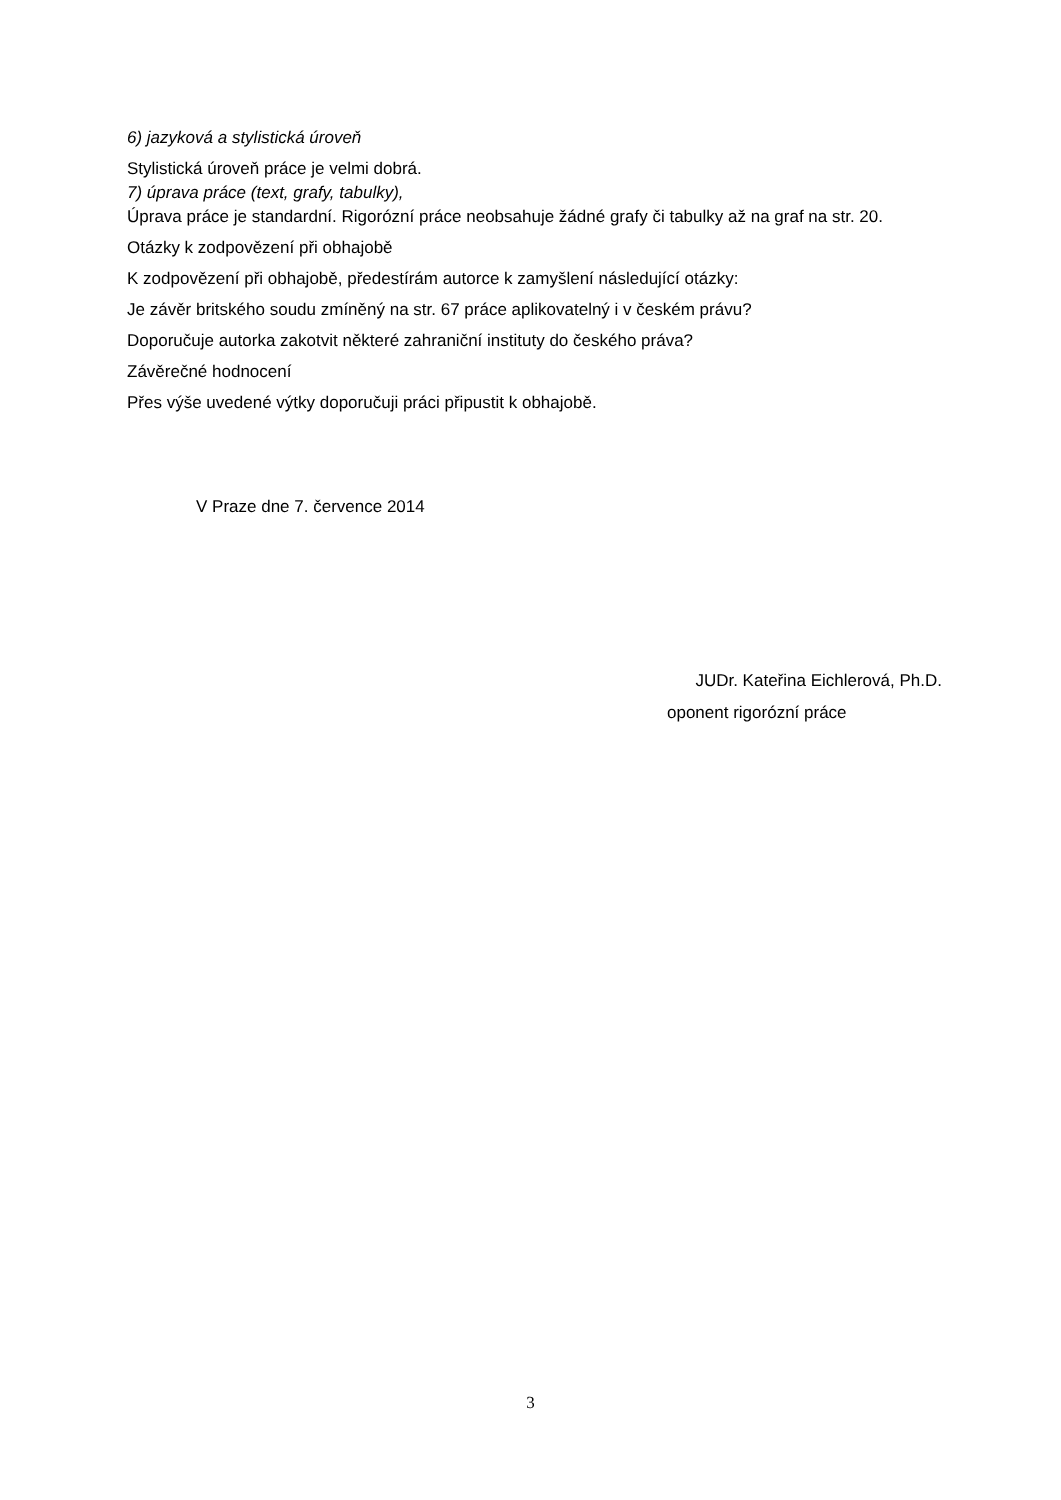6) jazyková a stylistická úroveň
Stylistická úroveň práce je velmi dobrá.
7) úprava práce (text, grafy, tabulky),
Úprava práce je standardní. Rigorózní práce neobsahuje žádné grafy či tabulky až na graf na str. 20.
Otázky k zodpovězení při obhajobě
K zodpovězení při obhajobě, předestírám autorce k zamyšlení následující otázky:
Je závěr britského soudu zmíněný na str. 67 práce aplikovatelný i v českém právu?
Doporučuje autorka zakotvit některé zahraniční instituty do českého práva?
Závěrečné hodnocení
Přes výše uvedené výtky doporučuji práci připustit k obhajobě.
V Praze dne 7. července 2014
JUDr. Kateřina Eichlerová, Ph.D.
oponent rigorózní práce
3